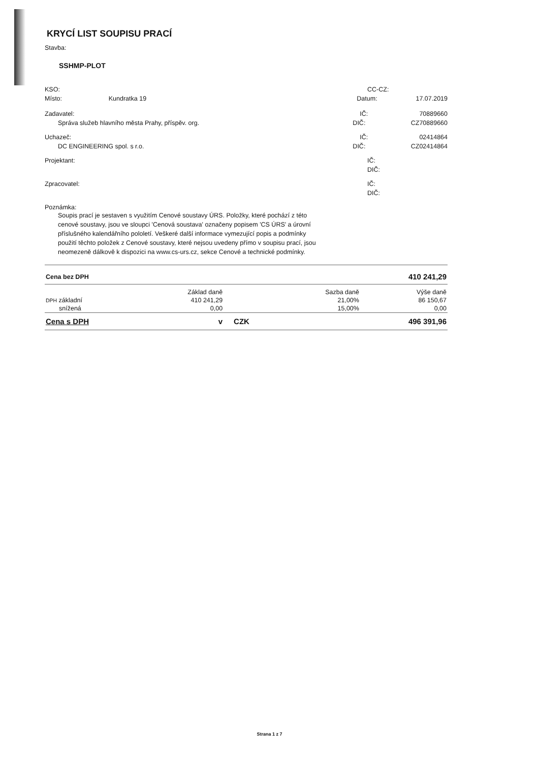KRYCÍ LIST SOUPISU PRACÍ
Stavba:
SSHMP-PLOT
KSO: CC-CZ:
Místo: Kundratka 19 Datum: 17.07.2019
Zadavatel: IČ: 70889660
Správa služeb hlavního města Prahy, příspěv. org. DIČ: CZ70889660
Uchazeč: IČ: 02414864
DC ENGINEERING spol. s r.o. DIČ: CZ02414864
Projektant: IČ:
DIČ:
Zpracovatel: IČ:
DIČ:
Poznámka:
Soupis prací je sestaven s využitím Cenové soustavy ÚRS. Položky, které pochází z této cenové soustavy, jsou ve sloupci 'Cenová soustava' označeny popisem 'CS ÚRS' a úrovní příslušného kalendářního pololetí. Veškeré další informace vymezující popis a podmínky použití těchto položek z Cenové soustavy, které nejsou uvedeny přímo v soupisu prací, jsou neomezeně dálkově k dispozici na www.cs-urs.cz, sekce Cenové a technické podmínky.
| Cena bez DPH | | | | 410 241,29 |
| | Základ daně | | Sazba daně | Výše daně |
| DPH základní | 410 241,29 | | 21,00% | 86 150,67 |
| snížená | 0,00 | | 15,00% | 0,00 |
| Cena s DPH | v | CZK | | 496 391,96 |
Strana 1 z 7